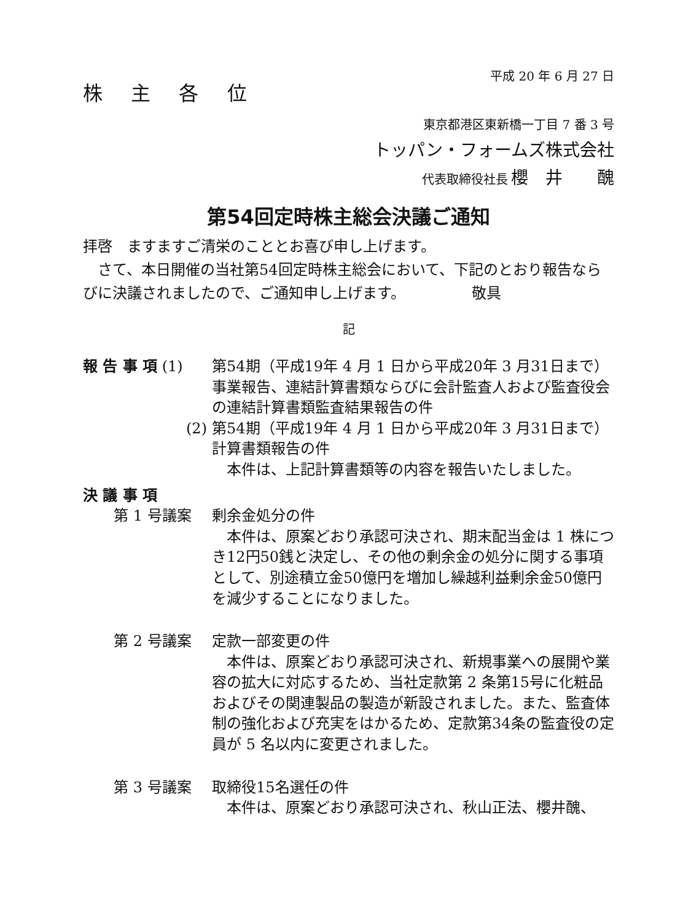平成 20 年 6 月 27 日
株 主 各 位
東京都港区東新橋一丁目 7 番 3 号
トッパン・フォームズ株式会社
代表取締役社長 櫻　井　　醜
第54回定時株主総会決議ご通知
拝啓　ますますご清栄のこととお喜び申し上げます。
　さて、本日開催の当社第54回定時株主総会において、下記のとおり報告ならびに決議されましたので、ご通知申し上げます。　　　　　敬具
記
報 告 事 項 (1) 第54期（平成19年 4 月 1 日から平成20年 3 月31日まで）事業報告、連結計算書類ならびに会計監査人および監査役会の連結計算書類監査結果報告の件
(2) 第54期（平成19年 4 月 1 日から平成20年 3 月31日まで）計算書類報告の件
　本件は、上記計算書類等の内容を報告いたしました。
決 議 事 項
第 1 号議案 剰余金処分の件
　本件は、原案どおり承認可決され、期末配当金は 1 株につき12円50銭と決定し、その他の剰余金の処分に関する事項として、別途積立金50億円を増加し繰越利益剰余金50億円を減少することになりました。
第 2 号議案 定款一部変更の件
　本件は、原案どおり承認可決され、新規事業への展開や業容の拡大に対応するため、当社定款第 2 条第15号に化粧品およびその関連製品の製造が新設されました。また、監査体制の強化および充実をはかるため、定款第34条の監査役の定員が 5 名以内に変更されました。
第 3 号議案 取締役15名選任の件
　本件は、原案どおり承認可決され、秋山正法、櫻井醜、